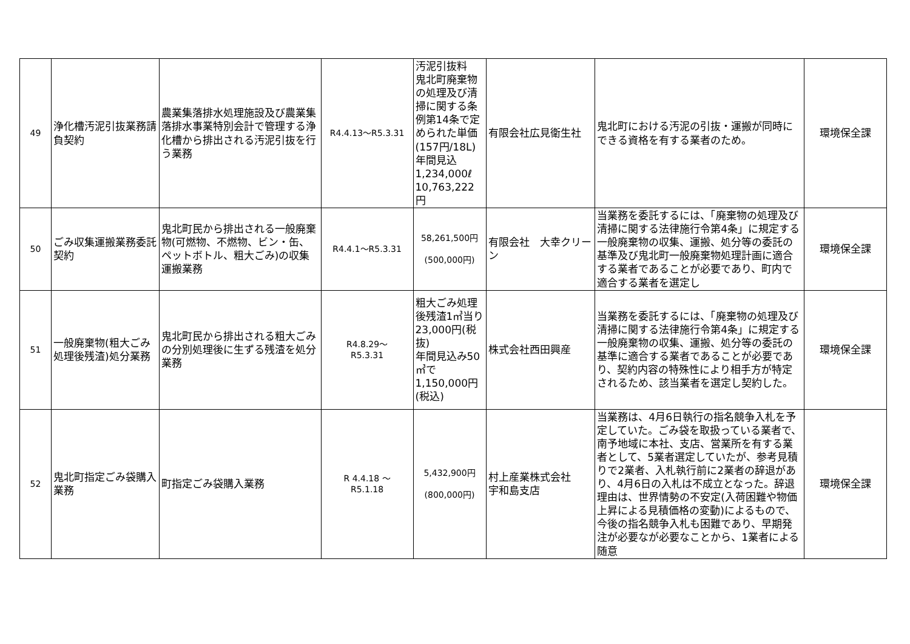| 49 | 浄化槽汚泥引抜業務請負契約 | 農業集落排水処理施設及び農業集落排水事業特別会計で管理する浄化槽から排出される汚泥引抜を行う業務 | R4.4.13～R5.3.31 | 汚泥引抜料 鬼北町廃棄物の処理及び清掃に関する条例第14条で定められた単価(157円/18L) 年間見込 1,234,000ℓ 10,763,222円 | 有限会社広見衛生社 | 鬼北町における汚泥の引抜・運搬が同時にできる資格を有する業者のため。 | 環境保全課 |
| 50 | ごみ収集運搬業務委託契約 | 鬼北町民から排出される一般廃棄物(可燃物、不燃物、ビン・缶、ペットボトル、粗大ごみ)の収集運搬業務 | R4.4.1～R5.3.31 | 58,261,500円 (500,000円) | 有限会社 大幸クリーン | 当業務を委託するには、「廃棄物の処理及び清掃に関する法律施行令第4条」に規定する一般廃棄物の収集、運搬、処分等の委託の基準及び鬼北町一般廃棄物処理計画に適合する業者であることが必要であり、町内で適合する業者を選定し | 環境保全課 |
| 51 | 一般廃棄物(粗大ごみ処理後残渣)処分業務 | 鬼北町民から排出される粗大ごみの分別処理後に生ずる残渣を処分業務 | R4.8.29～ R5.3.31 | 粗大ごみ処理後残渣1㎥当り23,000円(税抜) 年間見込み50㎥で 1,150,000円(税込) | 株式会社西田興産 | 当業務を委託するには、「廃棄物の処理及び清掃に関する法律施行令第4条」に規定する一般廃棄物の収集、運搬、処分等の委託の基準に適合する業者であることが必要であり、契約内容の特殊性により相手方が特定されるため、該当業者を選定し契約した。 | 環境保全課 |
| 52 | 鬼北町指定ごみ袋購入業務 | 町指定ごみ袋購入業務 | R 4.4.18 ～ R5.1.18 | 5,432,900円 (800,000円) | 村上産業株式会社 宇和島支店 | 当業務は、4月6日執行の指名競争入札を予定していた。ごみ袋を取扱っている業者で、南予地域に本社、支店、営業所を有する業者として、5業者選定していたが、参考見積りで2業者、入札執行前に2業者の辞退があり、4月6日の入札は不成立となった。辞退理由は、世界情勢の不安定(入荷困難や物価上昇による見積価格の変動)によるもので、今後の指名競争入札も困難であり、早期発注が必要なが必要なことから、1業者による随意 | 環境保全課 |